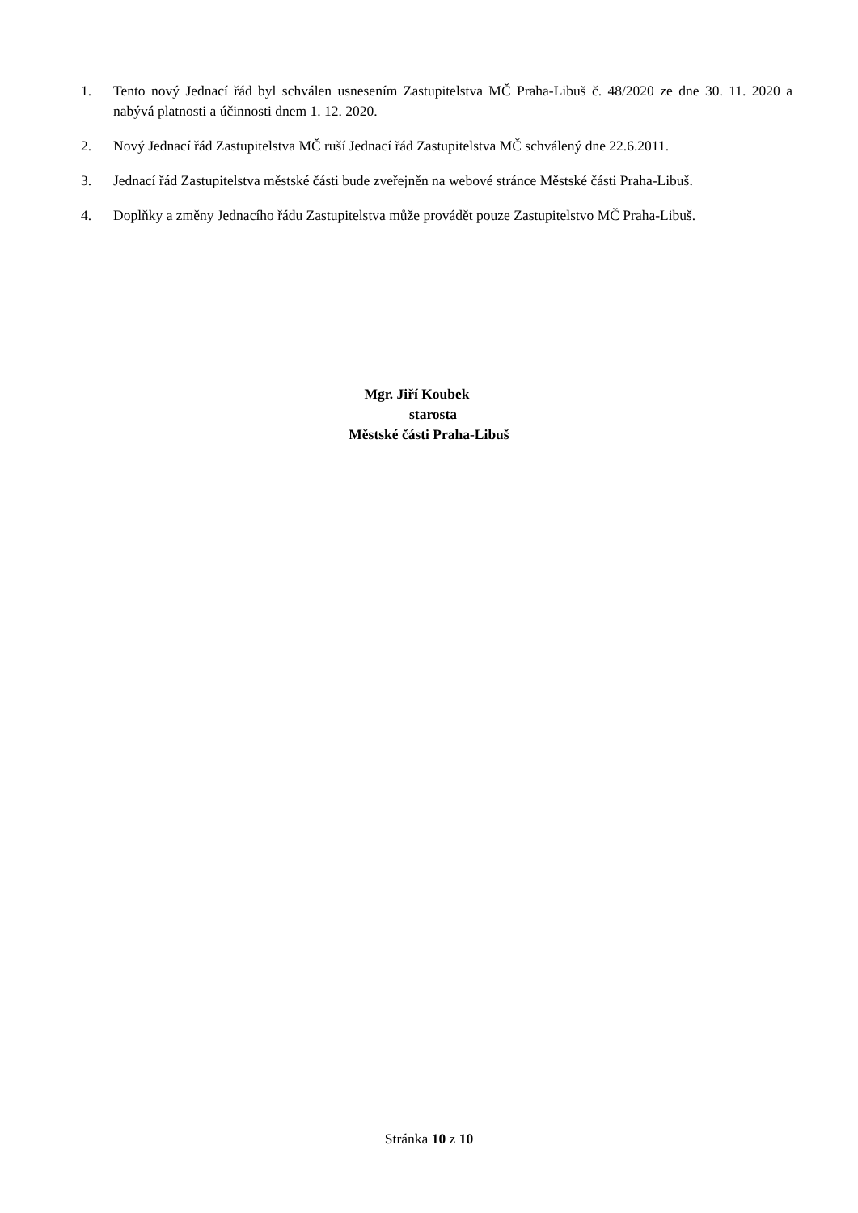1. Tento nový Jednací řád byl schválen usnesením Zastupitelstva MČ Praha-Libuš č. 48/2020 ze dne 30. 11. 2020 a nabývá platnosti a účinnosti dnem 1. 12. 2020.
2. Nový Jednací řád Zastupitelstva MČ ruší Jednací řád Zastupitelstva MČ schválený dne 22.6.2011.
3. Jednací řád Zastupitelstva městské části bude zveřejněn na webové stránce Městské části Praha-Libuš.
4. Doplňky a změny Jednacího řádu Zastupitelstva může provádět pouze Zastupitelstvo MČ Praha-Libuš.
Mgr. Jiří Koubek
starosta
Městské části Praha-Libuš
Stránka 10 z 10